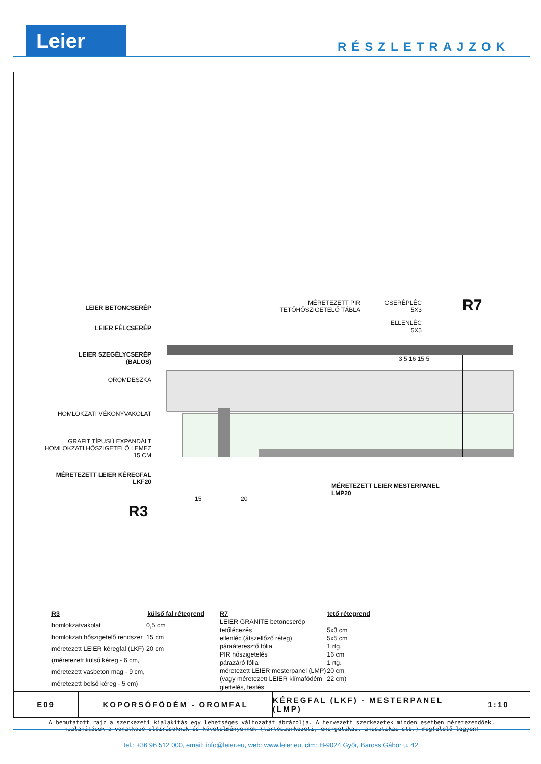Leier RÉSZLETRAJZOK
LEIER BETONCSERÉP
LEIER FÉLCSERÉP
LEIER SZEGÉLYCSERÉP
(BALOS)
OROMDESZKA
HOMLOKZATI VÉKONYVAKOLAT
GRAFIT TÍPUSÚ EXPANDÁLT
HOMLOKZATI HŐSZIGETELŐ LEMEZ
15 CM
MÉRETEZETT LEIER KÉREGFAL
LKF20
MÉRETEZETT PIR
TETŐHŐSZIGETELŐ TÁBLA
CSERÉPLÉC
5X3
ELLENLÉC
5X5
R7
3 5 16 15 5
MÉRETEZETT LEIER MESTERPANEL
LMP20
15 20
R3
| R3 | külső fal rétegrend |
| --- | --- |
| homlokzatvakolat | 0,5 cm |
| homlokzati hőszigetelő rendszer | 15 cm |
| méretezett LEIER kéregfal (LKF) | 20 cm |
| (méretezett külső kéreg - 6 cm, | |
| méretezett vasbeton mag - 9 cm, | |
| méretezett belső kéreg - 5 cm) | |
| R7 | tető rétegrend |
| --- | --- |
| LEIER GRANITE betoncserép | |
| tetőlécezés | 5x3 cm |
| ellenléc (átszellőző réteg) | 5x5 cm |
| páraáteresztő fólia | 1 rtg. |
| PIR hőszigetelés | 16 cm |
| párazáró fólia | 1 rtg. |
| méretezett LEIER mesterpanel (LMP) | 20 cm |
| (vagy méretezett LEIER klímafödém | 22 cm) |
| glettelés, festés | |
A bemutatott rajz a szerkezeti kialakítás egy lehetséges változatát ábrázolja. A tervezett szerkezetek minden esetben méretezendőek,
kialakításuk a vonatkozó előírásoknak és követelményeknek (tartószerkezeti, energetikai, akusztikai stb.) megfelelő legyen!
E09 KOPORSÓFÖDÉM - OROMFAL KÉREGFAL (LKF) - MESTERPANEL (LMP)
1:10
tel.: +36 96 512 000, email: info@leier.eu, web: www.leier.eu, cím: H-9024 Győr, Baross Gábor u. 42.